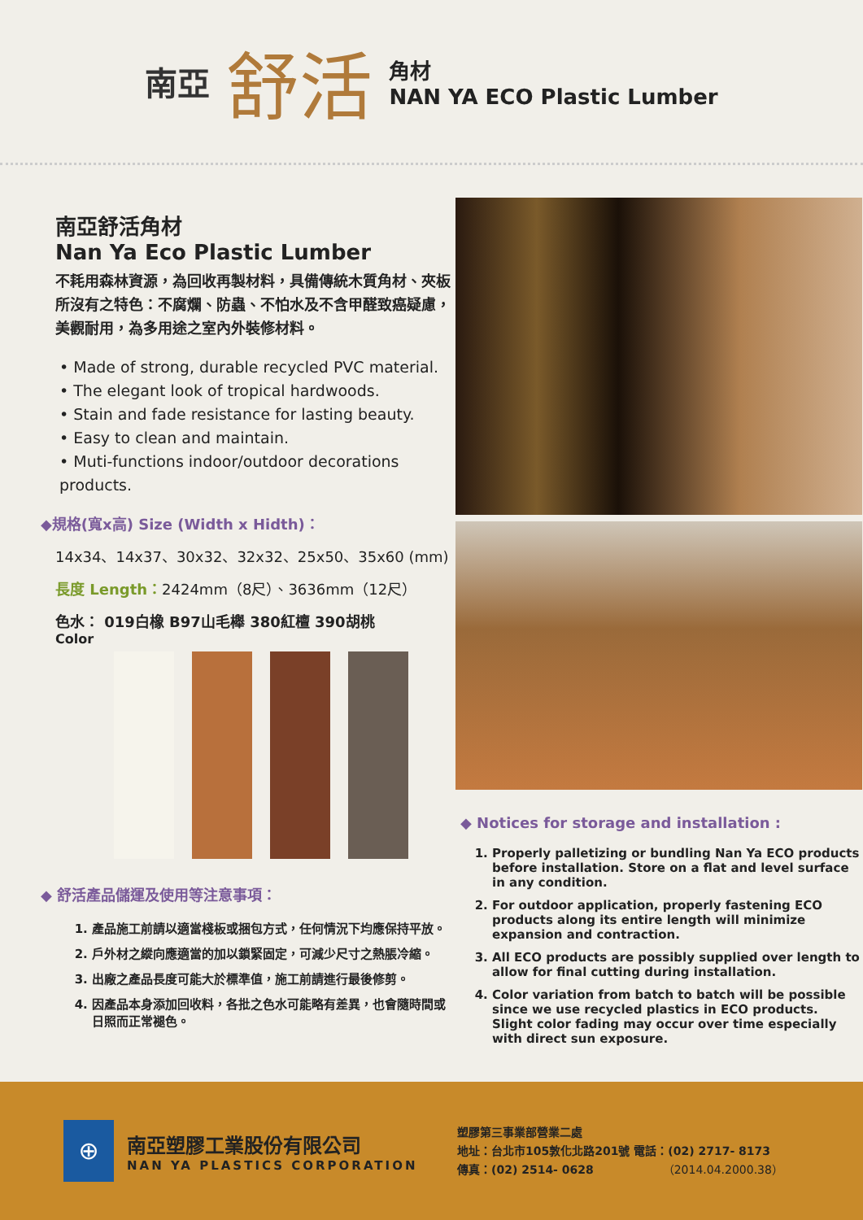南亞 舒活
角材
NAN YA ECO Plastic Lumber
南亞舒活角材
Nan Ya Eco Plastic Lumber
不耗用森林資源，為回收再製材料，具備傳統木質角材、夾板所沒有之特色：不腐爛、防蟲、不怕水及不含甲醛致癌疑慮，美觀耐用，為多用途之室內外裝修材料。
• Made of strong, durable recycled PVC material.
• The elegant look of tropical hardwoods.
• Stain and fade resistance for lasting beauty.
• Easy to clean and maintain.
• Muti-functions indoor/outdoor decorations products.
◆規格(寬x高) Size (Width x Hidth)：
14x34、14x37、30x32、32x32、25x50、35x60 (mm)
長度 Length：2424mm（8尺）、3636mm（12尺）
色水： 019白橡 B97山毛櫸 380紅檀 390胡桃
Color
◆ 舒活產品儲運及使用等注意事項：
1. 產品施工前請以適當棧板或捆包方式，任何情況下均應保持平放。
2. 戶外材之縱向應適當的加以鎖緊固定，可減少尺寸之熱脹冷縮。
3. 出廠之產品長度可能大於標準值，施工前請進行最後修剪。
4. 因產品本身添加回收料，各批之色水可能略有差異，也會隨時間或日照而正常褪色。
◆ Notices for storage and installation :
1. Properly palletizing or bundling Nan Ya ECO products before installation. Store on a flat and level surface in any condition.
2. For outdoor application, properly fastening ECO products along its entire length will minimize expansion and contraction.
3. All ECO products are possibly supplied over length to allow for final cutting during installation.
4. Color variation from batch to batch will be possible since we use recycled plastics in ECO products. Slight color fading may occur over time especially with direct sun exposure.
⊕
南亞塑膠工業股份有限公司
NAN YA PLASTICS CORPORATION
塑膠第三事業部營業二處
地址：台北市105敦化北路201號 電話：(02) 2717- 8173
傳真：(02) 2514- 0628 （2014.04.2000.38）